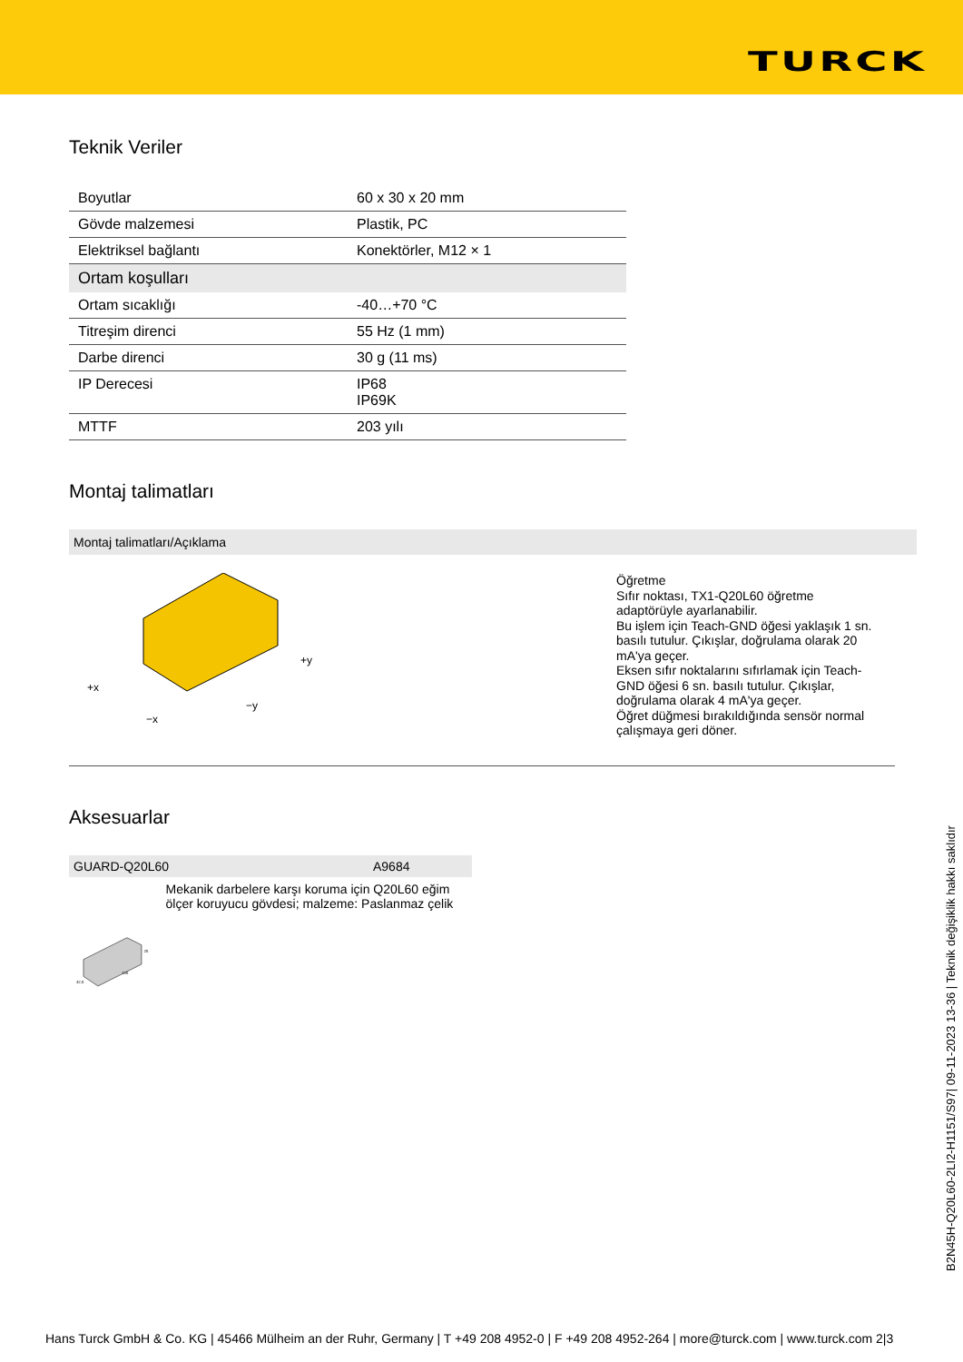TURCK
Teknik Veriler
| Boyutlar | 60 x 30 x 20 mm |
| Gövde malzemesi | Plastik, PC |
| Elektriksel bağlantı | Konektörler, M12 × 1 |
| Ortam koşulları | |
| Ortam sıcaklığı | -40…+70 °C |
| Titreşim direnci | 55 Hz (1 mm) |
| Darbe direnci | 30 g (11 ms) |
| IP Derecesi | IP68 IP69K |
| MTTF | 203 yılı |
Montaj talimatları
Montaj talimatları/Açıklama
+x
−x
+y
−y
Öğretme
Sıfır noktası, TX1-Q20L60 öğretme adaptörüyle ayarlanabilir.
Bu işlem için Teach-GND öğesi yaklaşık 1 sn. basılı tutulur. Çıkışlar, doğrulama olarak 20 mA'ya geçer.
Eksen sıfır noktalarını sıfırlamak için Teach-GND öğesi 6 sn. basılı tutulur. Çıkışlar, doğrulama olarak 4 mA'ya geçer.
Öğret düğmesi bırakıldığında sensör normal çalışmaya geri döner.
Aksesuarlar
GUARD-Q20L60 A9684
42,5
115
25
Mekanik darbelere karşı koruma için Q20L60 eğim ölçer koruyucu gövdesi; malzeme: Paslanmaz çelik
B2N45H-Q20L60-2LI2-H1151/S97| 09-11-2023 13-36 | Teknik değişiklik hakkı saklıdır
Hans Turck GmbH & Co. KG | 45466 Mülheim an der Ruhr, Germany | T +49 208 4952-0 | F +49 208 4952-264 | more@turck.com | www.turck.com 2|3